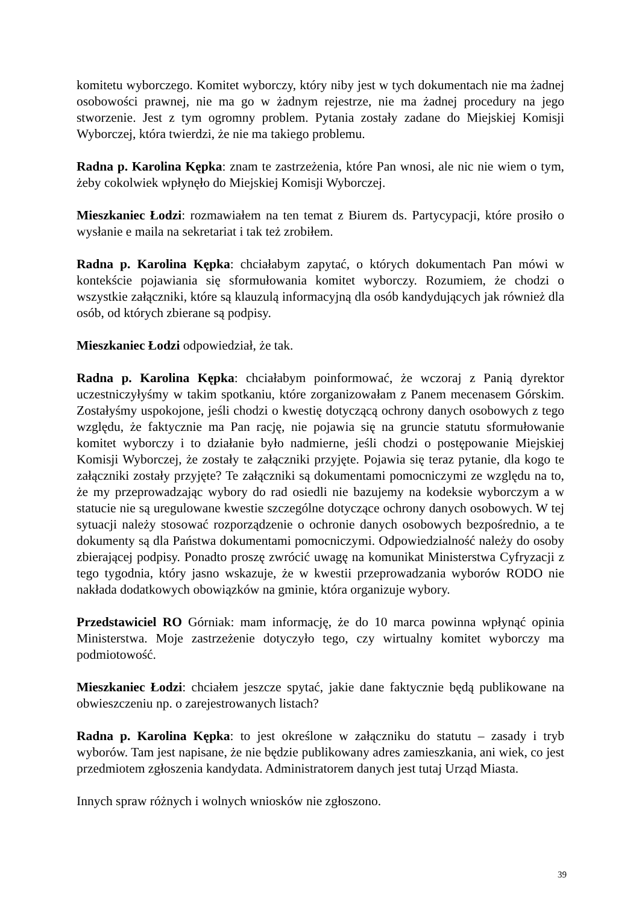komitetu wyborczego. Komitet wyborczy, który niby jest w tych dokumentach nie ma żadnej osobowości prawnej, nie ma go w żadnym rejestrze, nie ma żadnej procedury na jego stworzenie. Jest z tym ogromny problem. Pytania zostały zadane do Miejskiej Komisji Wyborczej, która twierdzi, że nie ma takiego problemu.
Radna p. Karolina Kępka: znam te zastrzeżenia, które Pan wnosi, ale nic nie wiem o tym, żeby cokolwiek wpłynęło do Miejskiej Komisji Wyborczej.
Mieszkaniec Łodzi: rozmawiałem na ten temat z Biurem ds. Partycypacji, które prosiło o wysłanie e maila na sekretariat i tak też zrobiłem.
Radna p. Karolina Kępka: chciałabym zapytać, o których dokumentach Pan mówi w kontekście pojawiania się sformułowania komitet wyborczy. Rozumiem, że chodzi o wszystkie załączniki, które są klauzulą informacyjną dla osób kandydujących jak również dla osób, od których zbierane są podpisy.
Mieszkaniec Łodzi odpowiedział, że tak.
Radna p. Karolina Kępka: chciałabym poinformować, że wczoraj z Panią dyrektor uczestniczyłyśmy w takim spotkaniu, które zorganizowałam z Panem mecenasem Górskim. Zostałyśmy uspokojone, jeśli chodzi o kwestię dotyczącą ochrony danych osobowych z tego względu, że faktycznie ma Pan rację, nie pojawia się na gruncie statutu sformułowanie komitet wyborczy i to działanie było nadmierne, jeśli chodzi o postępowanie Miejskiej Komisji Wyborczej, że zostały te załączniki przyjęte. Pojawia się teraz pytanie, dla kogo te załączniki zostały przyjęte? Te załączniki są dokumentami pomocniczymi ze względu na to, że my przeprowadzając wybory do rad osiedli nie bazujemy na kodeksie wyborczym a w statucie nie są uregulowane kwestie szczególne dotyczące ochrony danych osobowych. W tej sytuacji należy stosować rozporządzenie o ochronie danych osobowych bezpośrednio, a te dokumenty są dla Państwa dokumentami pomocniczymi. Odpowiedzialność należy do osoby zbierającej podpisy. Ponadto proszę zwrócić uwagę na komunikat Ministerstwa Cyfryzacji z tego tygodnia, który jasno wskazuje, że w kwestii przeprowadzania wyborów RODO nie nakłada dodatkowych obowiązków na gminie, która organizuje wybory.
Przedstawiciel RO Górniak: mam informację, że do 10 marca powinna wpłynąć opinia Ministerstwa. Moje zastrzeżenie dotyczyło tego, czy wirtualny komitet wyborczy ma podmiotowość.
Mieszkaniec Łodzi: chciałem jeszcze spytać, jakie dane faktycznie będą publikowane na obwieszczeniu np. o zarejestrowanych listach?
Radna p. Karolina Kępka: to jest określone w załączniku do statutu – zasady i tryb wyborów. Tam jest napisane, że nie będzie publikowany adres zamieszkania, ani wiek, co jest przedmiotem zgłoszenia kandydata. Administratorem danych jest tutaj Urząd Miasta.
Innych spraw różnych i wolnych wniosków nie zgłoszono.
39